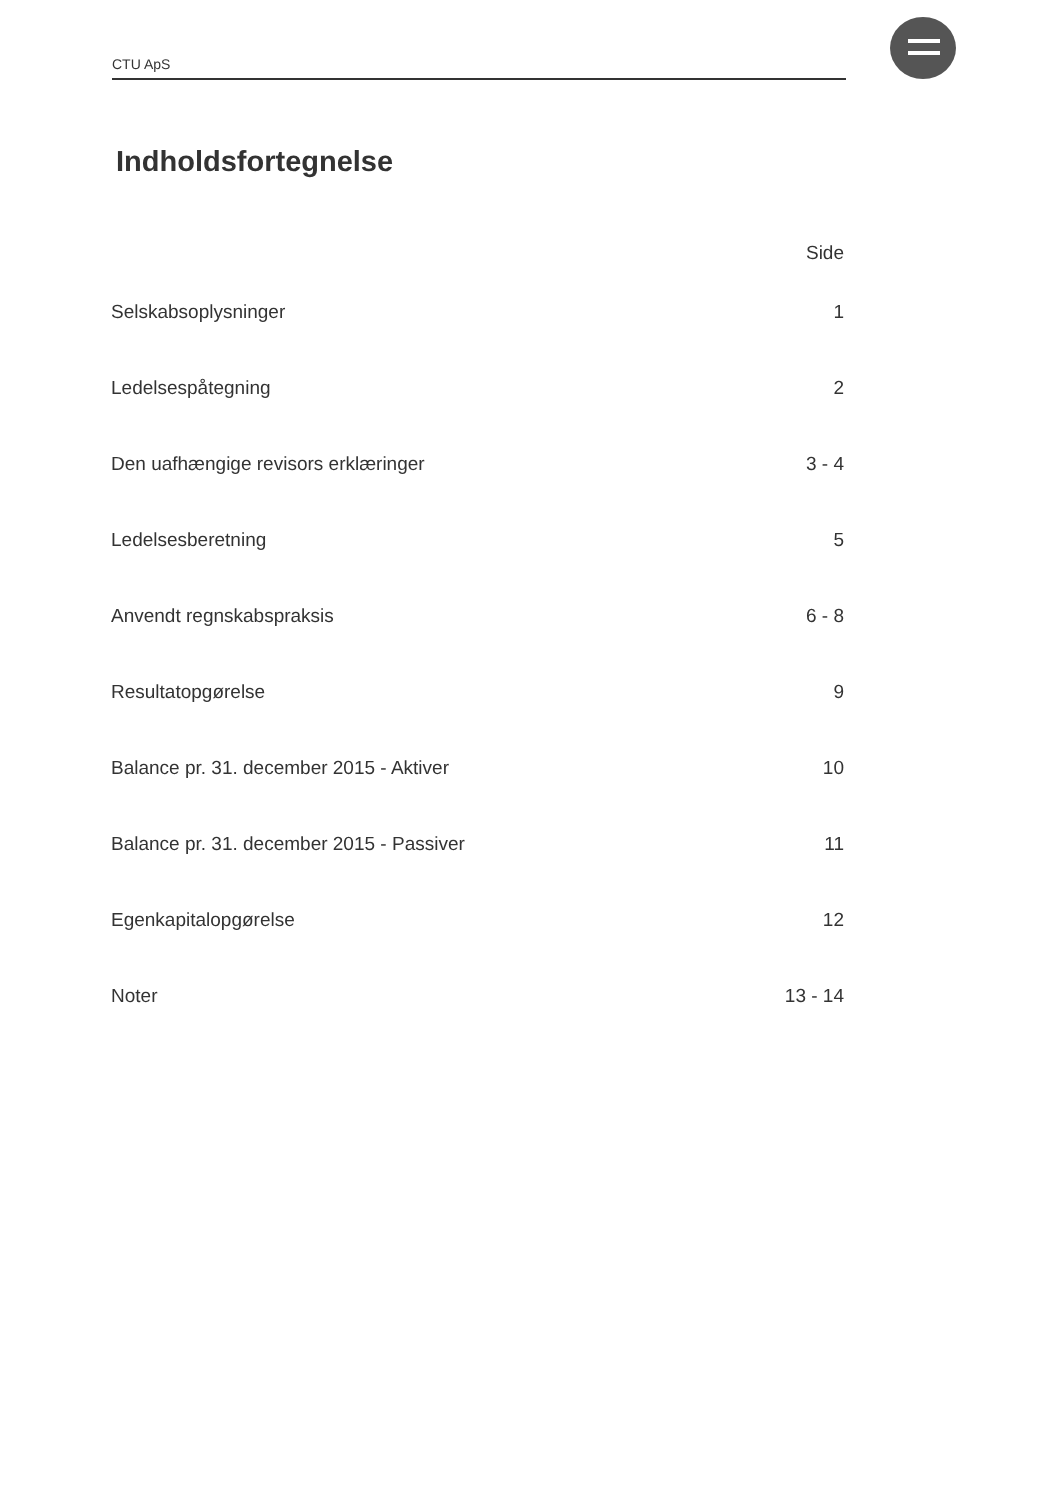CTU ApS
Indholdsfortegnelse
| | Side |
| --- | --- |
| Selskabsoplysninger | 1 |
| Ledelsespåtegning | 2 |
| Den uafhængige revisors erklæringer | 3 - 4 |
| Ledelsesberetning | 5 |
| Anvendt regnskabspraksis | 6 - 8 |
| Resultatopgørelse | 9 |
| Balance pr. 31. december 2015 - Aktiver | 10 |
| Balance pr. 31. december 2015 - Passiver | 11 |
| Egenkapitalopgørelse | 12 |
| Noter | 13 - 14 |